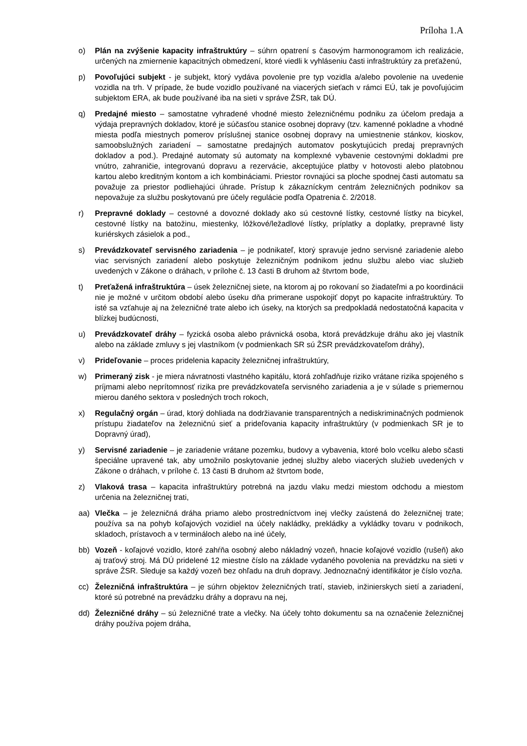Príloha 1.A
o) Plán na zvýšenie kapacity infraštruktúry – súhrn opatrení s časovým harmonogramom ich realizácie, určených na zmiernenie kapacitných obmedzení, ktoré viedli k vyhláseniu časti infraštruktúry za preťaženú,
p) Povoľujúci subjekt - je subjekt, ktorý vydáva povolenie pre typ vozidla a/alebo povolenie na uvedenie vozidla na trh. V prípade, že bude vozidlo používané na viacerých sieťach v rámci EÚ, tak je povoľujúcim subjektom ERA, ak bude používané iba na sieti v správe ŽSR, tak DÚ.
q) Predajné miesto – samostatne vyhradené vhodné miesto železničnému podniku za účelom predaja a výdaja prepravných dokladov, ktoré je súčasťou stanice osobnej dopravy (tzv. kamenné pokladne a vhodné miesta podľa miestnych pomerov príslušnej stanice osobnej dopravy na umiestnenie stánkov, kioskov, samoobslužných zariadení – samostatne predajných automatov poskytujúcich predaj prepravných dokladov a pod.). Predajné automaty sú automaty na komplexné vybavenie cestovnými dokladmi pre vnútro, zahraničie, integrovanú dopravu a rezervácie, akceptujúce platby v hotovosti alebo platobnou kartou alebo kreditným kontom a ich kombináciami. Priestor rovnajúci sa ploche spodnej časti automatu sa považuje za priestor podliehajúci úhrade. Prístup k zákazníckym centrám železničných podnikov sa nepovažuje za službu poskytovanú pre účely regulácie podľa Opatrenia č. 2/2018.
r) Prepravné doklady – cestovné a dovozné doklady ako sú cestovné lístky, cestovné lístky na bicykel, cestovné lístky na batožinu, miestenky, lôžkové/ležadlové lístky, príplatky a doplatky, prepravné listy kuriérskych zásielok a pod.,
s) Prevádzkovateľ servisného zariadenia – je podnikateľ, ktorý spravuje jedno servisné zariadenie alebo viac servisných zariadení alebo poskytuje železničným podnikom jednu službu alebo viac služieb uvedených v Zákone o dráhach, v prílohe č. 13 časti B druhom až štvrtom bode,
t) Preťažená infraštruktúra – úsek železničnej siete, na ktorom aj po rokovaní so žiadateľmi a po koordinácii nie je možné v určitom období alebo úseku dňa primerane uspokojiť dopyt po kapacite infraštruktúry. To isté sa vzťahuje aj na železničné trate alebo ich úseky, na ktorých sa predpokladá nedostatočná kapacita v blízkej budúcnosti,
u) Prevádzkovateľ dráhy – fyzická osoba alebo právnická osoba, ktorá prevádzkuje dráhu ako jej vlastník alebo na základe zmluvy s jej vlastníkom (v podmienkach SR sú ŽSR prevádzkovateľom dráhy),
v) Prideľovanie – proces pridelenia kapacity železničnej infraštruktúry,
w) Primeraný zisk - je miera návratnosti vlastného kapitálu, ktorá zohľadňuje riziko vrátane rizika spojeného s príjmami alebo neprítomnosť rizika pre prevádzkovateľa servisného zariadenia a je v súlade s priemernou mierou daného sektora v posledných troch rokoch,
x) Regulačný orgán – úrad, ktorý dohliada na dodržiavanie transparentných a nediskriminačných podmienok prístupu žiadateľov na železničnú sieť a prideľovania kapacity infraštruktúry (v podmienkach SR je to Dopravný úrad),
y) Servisné zariadenie – je zariadenie vrátane pozemku, budovy a vybavenia, ktoré bolo vcelku alebo sčasti špeciálne upravené tak, aby umožnilo poskytovanie jednej služby alebo viacerých služieb uvedených v Zákone o dráhach, v prílohe č. 13 časti B druhom až štvrtom bode,
z) Vlaková trasa – kapacita infraštruktúry potrebná na jazdu vlaku medzi miestom odchodu a miestom určenia na železničnej trati,
aa) Vlečka – je železničná dráha priamo alebo prostredníctvom inej vlečky zaústená do železničnej trate; používa sa na pohyb koľajových vozidiel na účely nakládky, prekládky a vykládky tovaru v podnikoch, skladoch, prístavoch a v termináloch alebo na iné účely,
bb) Vozeň - koľajové vozidlo, ktoré zahŕňa osobný alebo nákladný vozeň, hnacie koľajové vozidlo (rušeň) ako aj traťový stroj. Má DÚ pridelené 12 miestne číslo na základe vydaného povolenia na prevádzku na sieti v správe ŽSR. Sleduje sa každý vozeň bez ohľadu na druh dopravy. Jednoznačný identifikátor je číslo vozňa.
cc) Železničná infraštruktúra – je súhrn objektov železničných tratí, stavieb, inžinierskych sietí a zariadení, ktoré sú potrebné na prevádzku dráhy a dopravu na nej,
dd) Železničné dráhy – sú železničné trate a vlečky. Na účely tohto dokumentu sa na označenie železničnej dráhy používa pojem dráha,